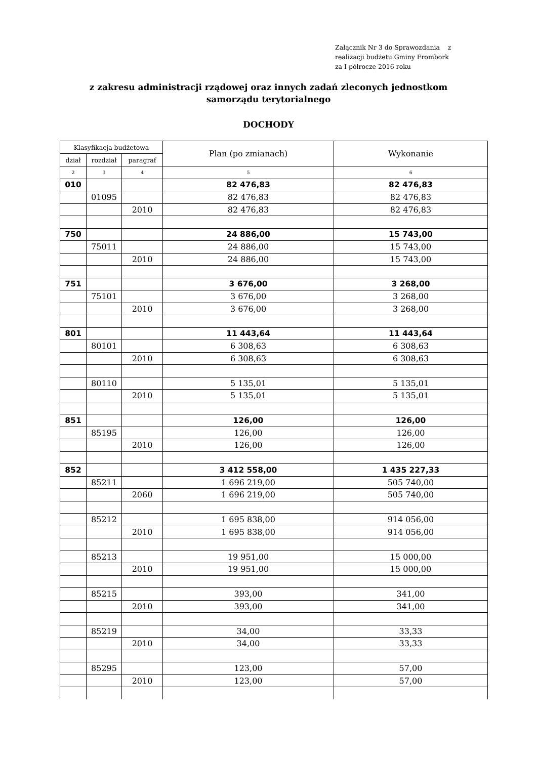Załącznik Nr 3 do Sprawozdania z
realizacji budżetu Gminy Frombork
za I półrocze 2016 roku
z zakresu administracji rządowej oraz innych zadań zleconych jednostkom
samorządu terytorialnego
DOCHODY
| Klasyfikacja budżetowa | | | Plan (po zmianach) | Wykonanie |
| --- | --- | --- | --- | --- |
| dział | rozdział | paragraf | | |
| 2 | 3 | 4 | 5 | 6 |
| 010 | | | 82 476,83 | 82 476,83 |
| | 01095 | | 82 476,83 | 82 476,83 |
| | | 2010 | 82 476,83 | 82 476,83 |
| 750 | | | 24 886,00 | 15 743,00 |
| | 75011 | | 24 886,00 | 15 743,00 |
| | | 2010 | 24 886,00 | 15 743,00 |
| 751 | | | 3 676,00 | 3 268,00 |
| | 75101 | | 3 676,00 | 3 268,00 |
| | | 2010 | 3 676,00 | 3 268,00 |
| 801 | | | 11 443,64 | 11 443,64 |
| | 80101 | | 6 308,63 | 6 308,63 |
| | | 2010 | 6 308,63 | 6 308,63 |
| | 80110 | | 5 135,01 | 5 135,01 |
| | | 2010 | 5 135,01 | 5 135,01 |
| 851 | | | 126,00 | 126,00 |
| | 85195 | | 126,00 | 126,00 |
| | | 2010 | 126,00 | 126,00 |
| 852 | | | 3 412 558,00 | 1 435 227,33 |
| | 85211 | | 1 696 219,00 | 505 740,00 |
| | | 2060 | 1 696 219,00 | 505 740,00 |
| | 85212 | | 1 695 838,00 | 914 056,00 |
| | | 2010 | 1 695 838,00 | 914 056,00 |
| | 85213 | | 19 951,00 | 15 000,00 |
| | | 2010 | 19 951,00 | 15 000,00 |
| | 85215 | | 393,00 | 341,00 |
| | | 2010 | 393,00 | 341,00 |
| | 85219 | | 34,00 | 33,33 |
| | | 2010 | 34,00 | 33,33 |
| | 85295 | | 123,00 | 57,00 |
| | | 2010 | 123,00 | 57,00 |